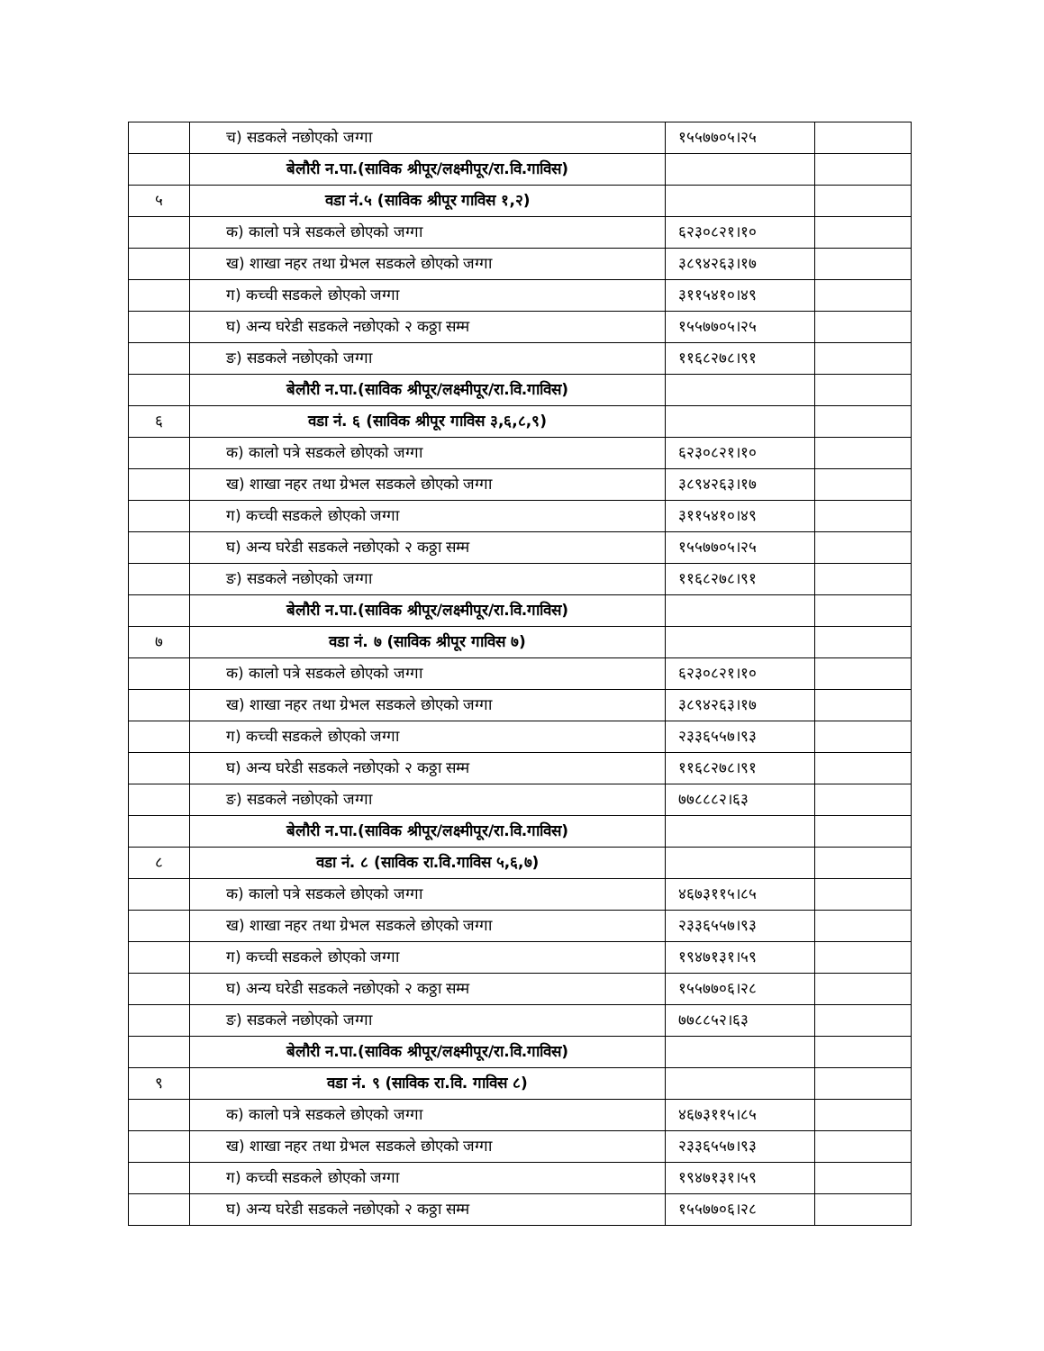| | च) सडकले नछोएको जग्गा | १५५७७०५।२५ | |
| | बेलौरी न.पा.(साविक श्रीपूर/लक्ष्मीपूर/रा.वि.गाविस) | | |
| ५ | वडा नं.५ (साविक श्रीपूर गाविस १,२) | | |
| | क) कालो पत्रे सडकले छोएको जग्गा | ६२३०८२१।१० | |
| | ख) शाखा नहर तथा ग्रेभल सडकले छोएको जग्गा | ३८९४२६३।१७ | |
| | ग) कच्ची सडकले छोएको जग्गा | ३११५४१०।४९ | |
| | घ) अन्य घरेडी सडकले नछोएको २ कठ्ठा सम्म | १५५७७०५।२५ | |
| | ङ) सडकले नछोएको जग्गा | ११६८२७८।९१ | |
| | बेलौरी न.पा.(साविक श्रीपूर/लक्ष्मीपूर/रा.वि.गाविस) | | |
| ६ | वडा नं. ६ (साविक श्रीपूर गाविस ३,६,८,९) | | |
| | क) कालो पत्रे सडकले छोएको जग्गा | ६२३०८२१।१० | |
| | ख) शाखा नहर तथा ग्रेभल सडकले छोएको जग्गा | ३८९४२६३।१७ | |
| | ग) कच्ची सडकले छोएको जग्गा | ३११५४१०।४९ | |
| | घ) अन्य घरेडी सडकले नछोएको २ कठ्ठा सम्म | १५५७७०५।२५ | |
| | ङ) सडकले नछोएको जग्गा | ११६८२७८।९१ | |
| | बेलौरी न.पा.(साविक श्रीपूर/लक्ष्मीपूर/रा.वि.गाविस) | | |
| ७ | वडा नं. ७ (साविक श्रीपूर गाविस ७) | | |
| | क) कालो पत्रे सडकले छोएको जग्गा | ६२३०८२१।१० | |
| | ख) शाखा नहर तथा ग्रेभल सडकले छोएको जग्गा | ३८९४२६३।१७ | |
| | ग) कच्ची सडकले छोएको जग्गा | २३३६५५७।९३ | |
| | घ) अन्य घरेडी सडकले नछोएको २ कठ्ठा सम्म | ११६८२७८।९१ | |
| | ङ) सडकले नछोएको जग्गा | ७७८८८२।६३ | |
| | बेलौरी न.पा.(साविक श्रीपूर/लक्ष्मीपूर/रा.वि.गाविस) | | |
| ८ | वडा नं. ८ (साविक रा.वि.गाविस ५,६,७) | | |
| | क) कालो पत्रे सडकले छोएको जग्गा | ४६७३११५।८५ | |
| | ख) शाखा नहर तथा ग्रेभल सडकले छोएको जग्गा | २३३६५५७।९३ | |
| | ग) कच्ची सडकले छोएको जग्गा | १९४७१३१।५९ | |
| | घ) अन्य घरेडी सडकले नछोएको २ कठ्ठा सम्म | १५५७७०६।२८ | |
| | ङ) सडकले नछोएको जग्गा | ७७८८५२।६३ | |
| | बेलौरी न.पा.(साविक श्रीपूर/लक्ष्मीपूर/रा.वि.गाविस) | | |
| ९ | वडा नं. ९ (साविक रा.वि. गाविस ८) | | |
| | क) कालो पत्रे सडकले छोएको जग्गा | ४६७३११५।८५ | |
| | ख) शाखा नहर तथा ग्रेभल सडकले छोएको जग्गा | २३३६५५७।९३ | |
| | ग) कच्ची सडकले छोएको जग्गा | १९४७१३१।५९ | |
| | घ) अन्य घरेडी सडकले नछोएको २ कठ्ठा सम्म | १५५७७०६।२८ | |